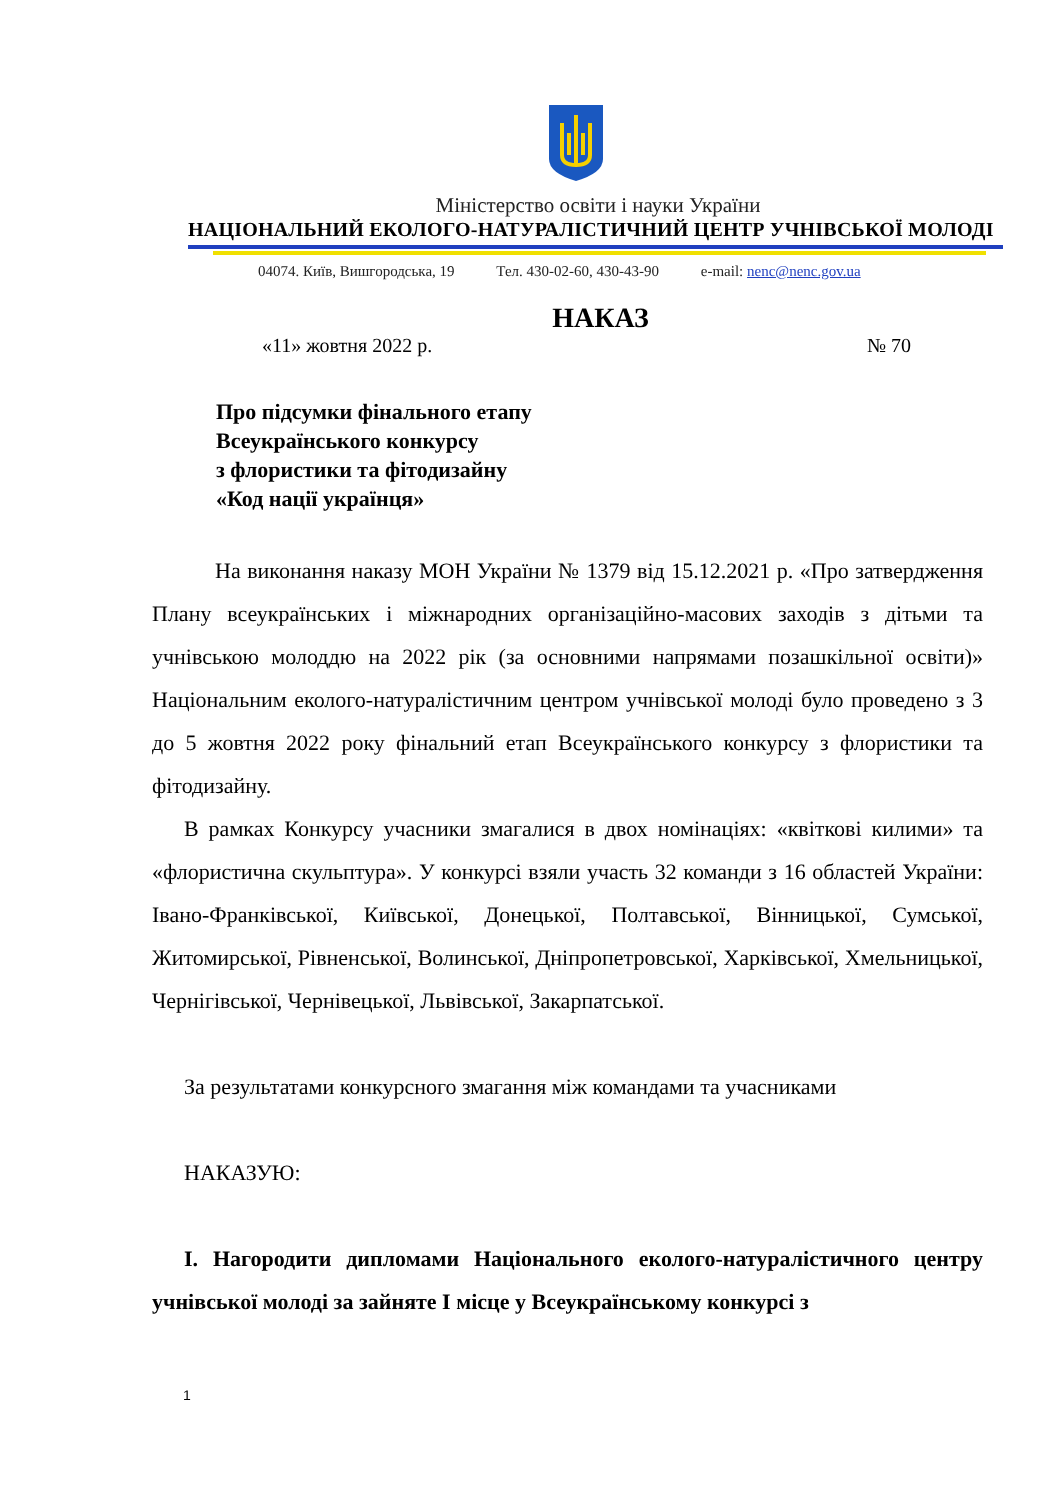Міністерство освіти і науки України
НАЦІОНАЛЬНИЙ ЕКОЛОГО-НАТУРАЛІСТИЧНИЙ ЦЕНТР УЧНІВСЬКОЇ МОЛОДІ
04074. Київ, Вишгородська, 19 Тел. 430-02-60, 430-43-90 e-mail: nenc@nenc.gov.ua
НАКАЗ
«11» жовтня 2022 р. № 70
Про підсумки фінального етапу
Всеукраїнського конкурсу
з флористики та фітодизайну
«Код нації українця»
На виконання наказу МОН України № 1379 від 15.12.2021 р. «Про затвердження Плану всеукраїнських і міжнародних організаційно-масових заходів з дітьми та учнівською молоддю на 2022 рік (за основними напрямами позашкільної освіти)» Національним еколого-натуралістичним центром учнівської молоді було проведено з 3 до 5 жовтня 2022 року фінальний етап Всеукраїнського конкурсу з флористики та фітодизайну.
В рамках Конкурсу учасники змагалися в двох номінаціях: «квіткові килими» та «флористична скульптура». У конкурсі взяли участь 32 команди з 16 областей України: Івано-Франківської, Київської, Донецької, Полтавської, Вінницької, Сумської, Житомирської, Рівненської, Волинської, Дніпропетровської, Харківської, Хмельницької, Чернігівської, Чернівецької, Львівської, Закарпатської.
За результатами конкурсного змагання між командами та учасниками
НАКАЗУЮ:
І. Нагородити дипломами Національного еколого-натуралістичного центру учнівської молоді за зайняте І місце у Всеукраїнському конкурсі з
1